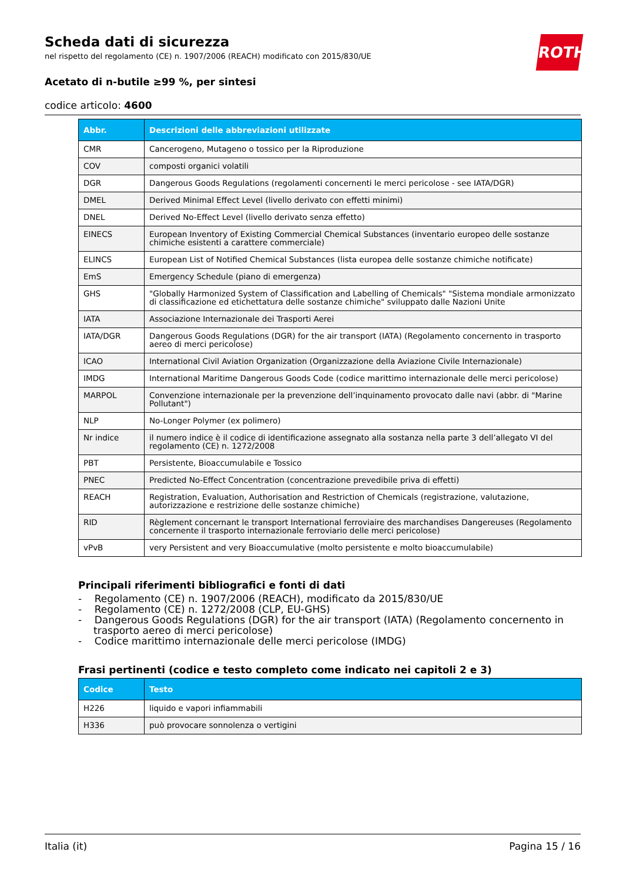ROTH
Scheda dati di sicurezza
nel rispetto del regolamento (CE) n. 1907/2006 (REACH) modificato con 2015/830/UE
Acetato di n-butile ≥99 %, per sintesi
codice articolo: 4600
| Abbr. | Descrizioni delle abbreviazioni utilizzate |
| --- | --- |
| CMR | Cancerogeno, Mutageno o tossico per la Riproduzione |
| COV | composti organici volatili |
| DGR | Dangerous Goods Regulations (regolamenti concernenti le merci pericolose - see IATA/DGR) |
| DMEL | Derived Minimal Effect Level (livello derivato con effetti minimi) |
| DNEL | Derived No-Effect Level (livello derivato senza effetto) |
| EINECS | European Inventory of Existing Commercial Chemical Substances (inventario europeo delle sostanze chimiche esistenti a carattere commerciale) |
| ELINCS | European List of Notified Chemical Substances (lista europea delle sostanze chimiche notificate) |
| EmS | Emergency Schedule (piano di emergenza) |
| GHS | "Globally Harmonized System of Classification and Labelling of Chemicals" "Sistema mondiale armonizzato di classificazione ed etichettatura delle sostanze chimiche" sviluppato dalle Nazioni Unite |
| IATA | Associazione Internazionale dei Trasporti Aerei |
| IATA/DGR | Dangerous Goods Regulations (DGR) for the air transport (IATA) (Regolamento concernento in trasporto aereo di merci pericolose) |
| ICAO | International Civil Aviation Organization (Organizzazione della Aviazione Civile Internazionale) |
| IMDG | International Maritime Dangerous Goods Code (codice marittimo internazionale delle merci pericolose) |
| MARPOL | Convenzione internazionale per la prevenzione dell’inquinamento provocato dalle navi (abbr. di "Marine Pollutant") |
| NLP | No-Longer Polymer (ex polimero) |
| Nr indice | il numero indice è il codice di identificazione assegnato alla sostanza nella parte 3 dell’allegato VI del regolamento (CE) n. 1272/2008 |
| PBT | Persistente, Bioaccumulabile e Tossico |
| PNEC | Predicted No-Effect Concentration (concentrazione prevedibile priva di effetti) |
| REACH | Registration, Evaluation, Authorisation and Restriction of Chemicals (registrazione, valutazione, autorizzazione e restrizione delle sostanze chimiche) |
| RID | Règlement concernant le transport International ferroviaire des marchandises Dangereuses (Regolamento concernente il trasporto internazionale ferroviario delle merci pericolose) |
| vPvB | very Persistent and very Bioaccumulative (molto persistente e molto bioaccumulabile) |
Principali riferimenti bibliografici e fonti di dati
- Regolamento (CE) n. 1907/2006 (REACH), modificato da 2015/830/UE
- Regolamento (CE) n. 1272/2008 (CLP, EU-GHS)
- Dangerous Goods Regulations (DGR) for the air transport (IATA) (Regolamento concernento in trasporto aereo di merci pericolose)
- Codice marittimo internazionale delle merci pericolose (IMDG)
Frasi pertinenti (codice e testo completo come indicato nei capitoli 2 e 3)
| Codice | Testo |
| --- | --- |
| H226 | liquido e vapori infiammabili |
| H336 | può provocare sonnolenza o vertigini |
Italia (it) Pagina 15 / 16